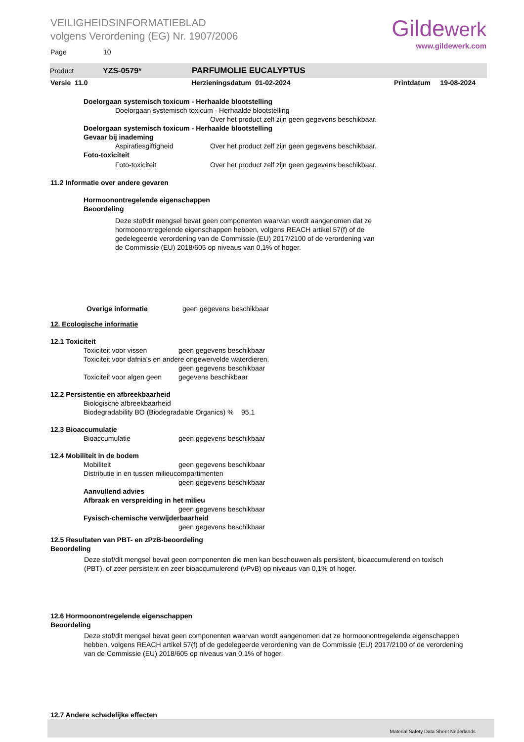VEILIGHEIDSINFORMATIEBLAD
volgens Verordening (EG) Nr. 1907/2006
Page 10
Gildewerk
www.gildewerk.com
Product YZS-0579* PARFUMOLIE EUCALYPTUS
Versie 11.0 Herzieningsdatum 01-02-2024 Printdatum 19-08-2024
Doelorgaan systemisch toxicum - Herhaalde blootstelling
Doelorgaan systemisch toxicum - Herhaalde blootstelling
Over het product zelf zijn geen gegevens beschikbaar.
Doelorgaan systemisch toxicum - Herhaalde blootstelling
Gevaar bij inademing
Aspiratiesgiftigheid Over het product zelf zijn geen gegevens beschikbaar.
Foto-toxiciteit
Foto-toxiciteit Over het product zelf zijn geen gegevens beschikbaar.
11.2 Informatie over andere gevaren
Hormoonontregelende eigenschappen
Beoordeling
Deze stof/dit mengsel bevat geen componenten waarvan wordt aangenomen dat ze hormoonontregelende eigenschappen hebben, volgens REACH artikel 57(f) of de gedelegeerde verordening van de Commissie (EU) 2017/2100 of de verordening van de Commissie (EU) 2018/605 op niveaus van 0,1% of hoger.
Overige informatie geen gegevens beschikbaar
12. Ecologische informatie
12.1 Toxiciteit
Toxiciteit voor vissen geen gegevens beschikbaar
Toxiciteit voor dafnia's en andere ongewervelde waterdieren.
geen gegevens beschikbaar
Toxiciteit voor algen geen gegevens beschikbaar
12.2 Persistentie en afbreekbaarheid
Biologische afbreekbaarheid
Biodegradability BO (Biodegradable Organics) % 95,1
12.3 Bioaccumulatie
Bioaccumulatie geen gegevens beschikbaar
12.4 Mobiliteit in de bodem
Mobiliteit geen gegevens beschikbaar
Distributie in en tussen milieucompartimenten
geen gegevens beschikbaar
Aanvullend advies
Afbraak en verspreiding in het milieu
geen gegevens beschikbaar
Fysisch-chemische verwijderbaarheid
geen gegevens beschikbaar
12.5 Resultaten van PBT- en zPzB-beoordeling
Beoordeling
Deze stof/dit mengsel bevat geen componenten die men kan beschouwen als persistent, bioaccumulerend en toxisch (PBT), of zeer persistent en zeer bioaccumulerend (vPvB) op niveaus van 0,1% of hoger.
12.6 Hormoonontregelende eigenschappen
Beoordeling
Deze stof/dit mengsel bevat geen componenten waarvan wordt aangenomen dat ze hormoonontregelende eigenschappen hebben, volgens REACH artikel 57(f) of de gedelegeerde verordening van de Commissie (EU) 2017/2100 of de verordening van de Commissie (EU) 2018/605 op niveaus van 0,1% of hoger.
12.7 Andere schadelijke effecten
Material Safety Data Sheet Nederlands